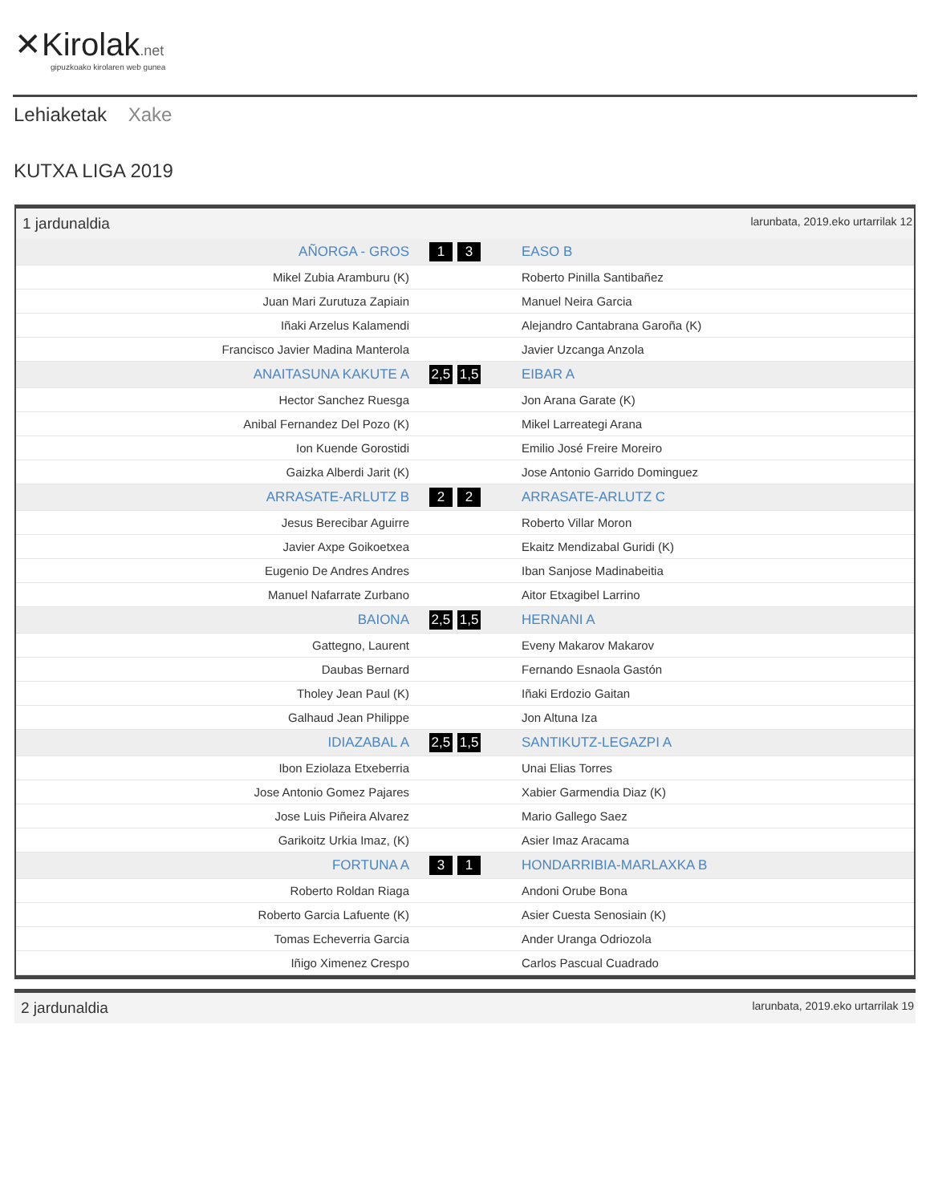✕Kirolak.net
gipuzkoako kirolaren web gunea
Lehiaketak Xake
KUTXA LIGA 2019
1 jardunaldia larunbata, 2019.eko urtarrilak 12
| AÑORGA - GROS | 1 3 | EASO B |
| Mikel Zubia Aramburu (K) | | Roberto Pinilla Santibañez |
| Juan Mari Zurutuza Zapiain | | Manuel Neira Garcia |
| Iñaki Arzelus Kalamendi | | Alejandro Cantabrana Garoña (K) |
| Francisco Javier Madina Manterola | | Javier Uzcanga Anzola |
| ANAITASUNA KAKUTE A | 2,5 1,5 | EIBAR A |
| Hector Sanchez Ruesga | | Jon Arana Garate (K) |
| Anibal Fernandez Del Pozo (K) | | Mikel Larreategi Arana |
| Ion Kuende Gorostidi | | Emilio José Freire Moreiro |
| Gaizka Alberdi Jarit (K) | | Jose Antonio Garrido Dominguez |
| ARRASATE-ARLUTZ B | 2 2 | ARRASATE-ARLUTZ C |
| Jesus Berecibar Aguirre | | Roberto Villar Moron |
| Javier Axpe Goikoetxea | | Ekaitz Mendizabal Guridi (K) |
| Eugenio De Andres Andres | | Iban Sanjose Madinabeitia |
| Manuel Nafarrate Zurbano | | Aitor Etxagibel Larrino |
| BAIONA | 2,5 1,5 | HERNANI A |
| Gattegno, Laurent | | Eveny Makarov Makarov |
| Daubas Bernard | | Fernando Esnaola Gastón |
| Tholey Jean Paul (K) | | Iñaki Erdozio Gaitan |
| Galhaud Jean Philippe | | Jon Altuna Iza |
| IDIAZABAL A | 2,5 1,5 | SANTIKUTZ-LEGAZPI A |
| Ibon Eziolaza Etxeberria | | Unai Elias Torres |
| Jose Antonio Gomez Pajares | | Xabier Garmendia Diaz (K) |
| Jose Luis Piñeira Alvarez | | Mario Gallego Saez |
| Garikoitz Urkia Imaz, (K) | | Asier Imaz Aracama |
| FORTUNA A | 3 1 | HONDARRIBIA-MARLAXKA B |
| Roberto Roldan Riaga | | Andoni Orube Bona |
| Roberto Garcia Lafuente (K) | | Asier Cuesta Senosiain (K) |
| Tomas Echeverria Garcia | | Ander Uranga Odriozola |
| Iñigo Ximenez Crespo | | Carlos Pascual Cuadrado |
2 jardunaldia larunbata, 2019.eko urtarrilak 19